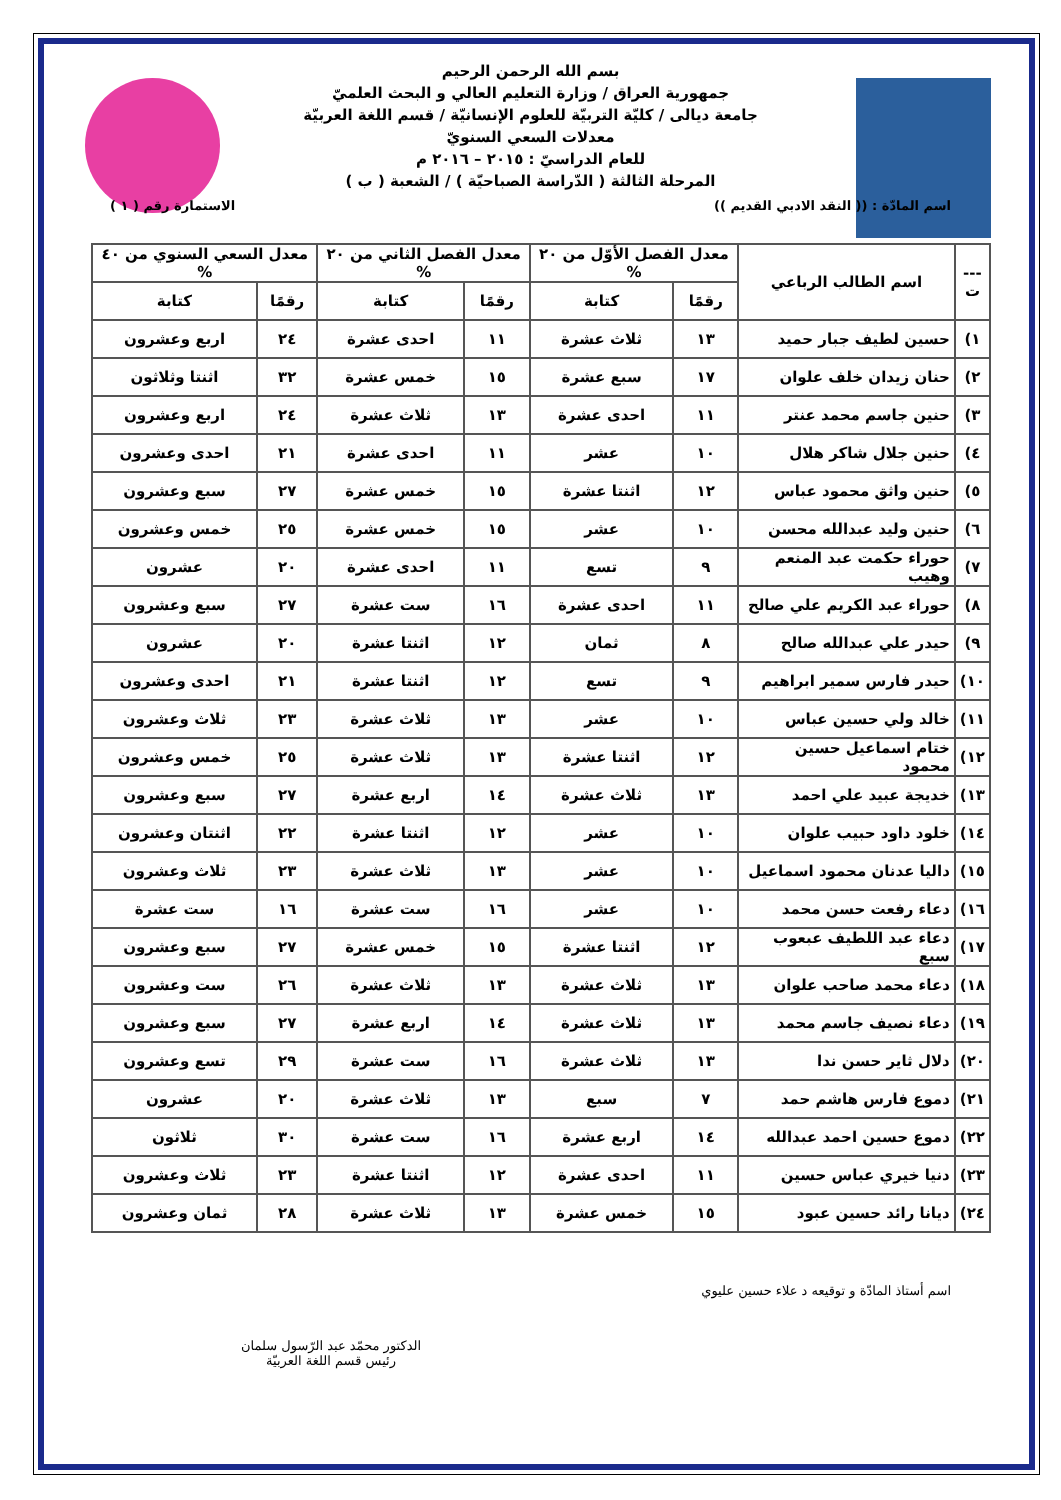بسم الله الرحمن الرحيم
جمهورية العراق / وزارة التعليم العالي و البحث العلميّ
جامعة ديالى / كليّة التربيّة للعلوم الإنسانيّة / قسم اللغة العربيّة
معدلات السعي السنويّ
للعام الدراسيّ : ٢٠١٥ – ٢٠١٦ م
المرحلة الثالثة ( الدّراسة الصباحيّة ) / الشعبة ( ب )
اسم المادّة : (( النقد الادبي القديم )) الاستمارة رقم ( ١ )
| --- ت | اسم الطالب الرباعي | معدل الفصل الأوّل من ٢٠ % | | معدل الفصل الثاني من ٢٠ % | | معدل السعي السنوي من ٤٠ % | |
| --- | --- | --- | --- | --- | --- | --- | --- |
| | | رقمًا | كتابة | رقمًا | كتابة | رقمًا | كتابة |
| ١) | حسين لطيف جبار حميد | ١٣ | ثلاث عشرة | ١١ | احدى عشرة | ٢٤ | اربع وعشرون |
| ٢) | حنان زيدان خلف علوان | ١٧ | سبع عشرة | ١٥ | خمس عشرة | ٣٢ | اثنتا وثلاثون |
| ٣) | حنين جاسم محمد عنتر | ١١ | احدى عشرة | ١٣ | ثلاث عشرة | ٢٤ | اربع وعشرون |
| ٤) | حنين جلال شاكر هلال | ١٠ | عشر | ١١ | احدى عشرة | ٢١ | احدى وعشرون |
| ٥) | حنين واثق محمود عباس | ١٢ | اثنتا عشرة | ١٥ | خمس عشرة | ٢٧ | سبع وعشرون |
| ٦) | حنين وليد عبدالله محسن | ١٠ | عشر | ١٥ | خمس عشرة | ٢٥ | خمس وعشرون |
| ٧) | حوراء حكمت عبد المنعم وهيب | ٩ | تسع | ١١ | احدى عشرة | ٢٠ | عشرون |
| ٨) | حوراء عبد الكريم علي صالح | ١١ | احدى عشرة | ١٦ | ست عشرة | ٢٧ | سبع وعشرون |
| ٩) | حيدر علي عبدالله صالح | ٨ | ثمان | ١٢ | اثنتا عشرة | ٢٠ | عشرون |
| ١٠) | حيدر فارس سمير ابراهيم | ٩ | تسع | ١٢ | اثنتا عشرة | ٢١ | احدى وعشرون |
| ١١) | خالد ولي حسين عباس | ١٠ | عشر | ١٣ | ثلاث عشرة | ٢٣ | ثلاث وعشرون |
| ١٢) | ختام اسماعيل حسين محمود | ١٢ | اثنتا عشرة | ١٣ | ثلاث عشرة | ٢٥ | خمس وعشرون |
| ١٣) | خديجة عبيد علي احمد | ١٣ | ثلاث عشرة | ١٤ | اربع عشرة | ٢٧ | سبع وعشرون |
| ١٤) | خلود داود حبيب علوان | ١٠ | عشر | ١٢ | اثنتا عشرة | ٢٢ | اثنتان وعشرون |
| ١٥) | داليا عدنان محمود اسماعيل | ١٠ | عشر | ١٣ | ثلاث عشرة | ٢٣ | ثلاث وعشرون |
| ١٦) | دعاء رفعت حسن محمد | ١٠ | عشر | ١٦ | ست عشرة | ١٦ | ست عشرة |
| ١٧) | دعاء عبد اللطيف عبعوب سبع | ١٢ | اثنتا عشرة | ١٥ | خمس عشرة | ٢٧ | سبع وعشرون |
| ١٨) | دعاء محمد صاحب علوان | ١٣ | ثلاث عشرة | ١٣ | ثلاث عشرة | ٢٦ | ست وعشرون |
| ١٩) | دعاء نصيف جاسم محمد | ١٣ | ثلاث عشرة | ١٤ | اربع عشرة | ٢٧ | سبع وعشرون |
| ٢٠) | دلال ثاير حسن ندا | ١٣ | ثلاث عشرة | ١٦ | ست عشرة | ٢٩ | تسع وعشرون |
| ٢١) | دموع فارس هاشم حمد | ٧ | سبع | ١٣ | ثلاث عشرة | ٢٠ | عشرون |
| ٢٢) | دموع حسين احمد عبدالله | ١٤ | اربع عشرة | ١٦ | ست عشرة | ٣٠ | ثلاثون |
| ٢٣) | دنيا خيري عباس حسين | ١١ | احدى عشرة | ١٢ | اثنتا عشرة | ٢٣ | ثلاث وعشرون |
| ٢٤) | ديانا رائد حسين عبود | ١٥ | خمس عشرة | ١٣ | ثلاث عشرة | ٢٨ | ثمان وعشرون |
اسم أستاذ المادّة و توقيعه د علاء حسين عليوي
الدكتور محمّد عبد الرّسول سلمان
رئيس قسم اللغة العربيّة